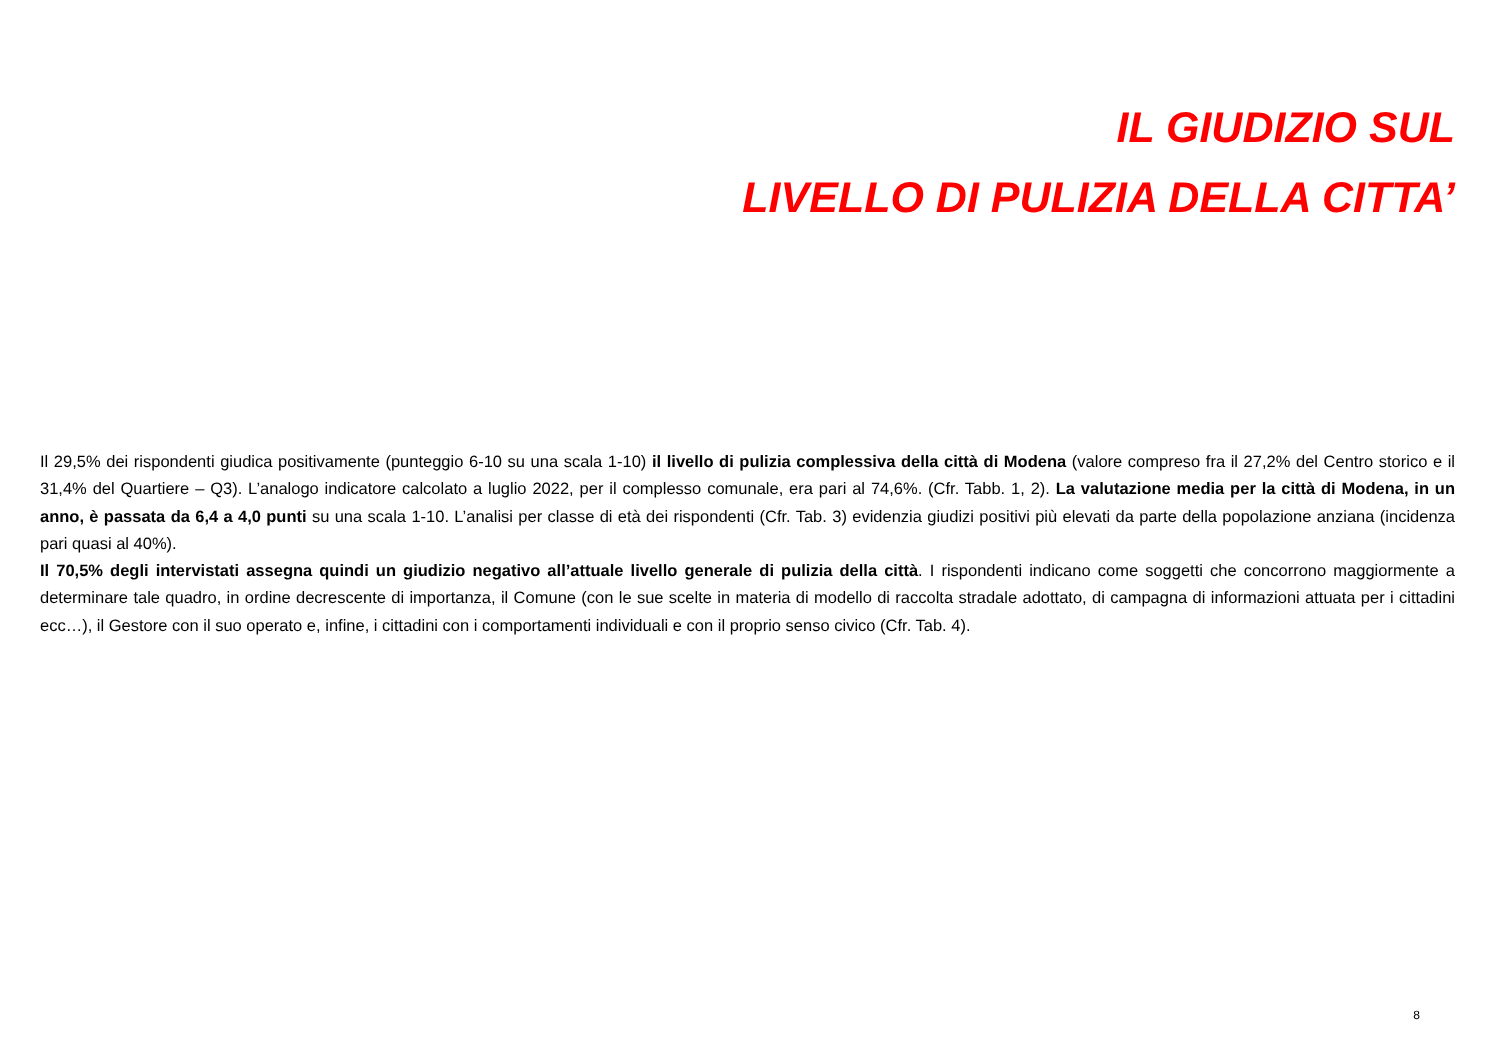IL GIUDIZIO SUL
LIVELLO DI PULIZIA DELLA CITTA’
Il 29,5% dei rispondenti giudica positivamente (punteggio 6-10 su una scala 1-10) il livello di pulizia complessiva della città di Modena (valore compreso fra il 27,2% del Centro storico e il 31,4% del Quartiere – Q3). L’analogo indicatore calcolato a luglio 2022, per il complesso comunale, era pari al 74,6%. (Cfr. Tabb. 1, 2). La valutazione media per la città di Modena, in un anno, è passata da 6,4 a 4,0 punti su una scala 1-10. L’analisi per classe di età dei rispondenti (Cfr. Tab. 3) evidenzia giudizi positivi più elevati da parte della popolazione anziana (incidenza pari quasi al 40%).
Il 70,5% degli intervistati assegna quindi un giudizio negativo all’attuale livello generale di pulizia della città. I rispondenti indicano come soggetti che concorrono maggiormente a determinare tale quadro, in ordine decrescente di importanza, il Comune (con le sue scelte in materia di modello di raccolta stradale adottato, di campagna di informazioni attuata per i cittadini ecc…), il Gestore con il suo operato e, infine, i cittadini con i comportamenti individuali e con il proprio senso civico (Cfr. Tab. 4).
8